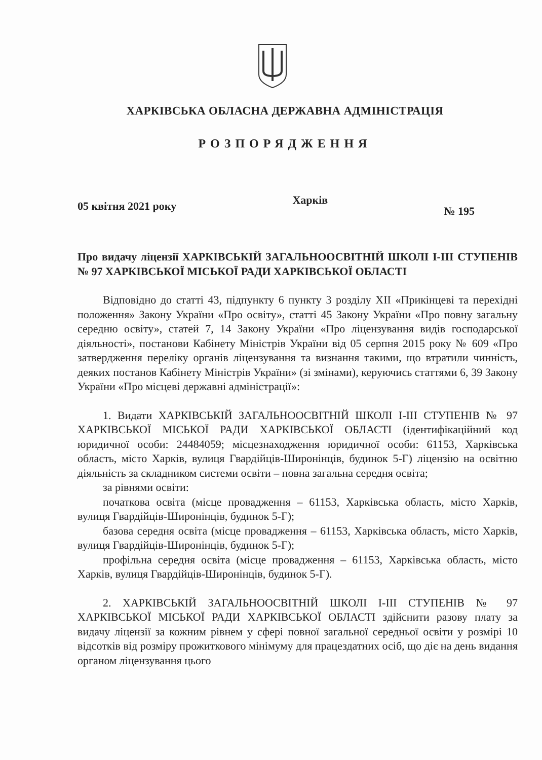ХАРКІВСЬКА ОБЛАСНА ДЕРЖАВНА АДМІНІСТРАЦІЯ
РОЗПОРЯДЖЕННЯ
05 квітня 2021 року Харків № 195
Про видачу ліцензії ХАРКІВСЬКІЙ ЗАГАЛЬНООСВІТНІЙ ШКОЛІ І-ІІІ СТУПЕНІВ № 97 ХАРКІВСЬКОЇ МІСЬКОЇ РАДИ ХАРКІВСЬКОЇ ОБЛАСТІ
Відповідно до статті 43, підпункту 6 пункту 3 розділу XII «Прикінцеві та перехідні положення» Закону України «Про освіту», статті 45 Закону України «Про повну загальну середню освіту», статей 7, 14 Закону України «Про ліцензування видів господарської діяльності», постанови Кабінету Міністрів України від 05 серпня 2015 року № 609 «Про затвердження переліку органів ліцензування та визнання такими, що втратили чинність, деяких постанов Кабінету Міністрів України» (зі змінами), керуючись статтями 6, 39 Закону України «Про місцеві державні адміністрації»:
1. Видати ХАРКІВСЬКІЙ ЗАГАЛЬНООСВІТНІЙ ШКОЛІ І-ІІІ СТУПЕНІВ № 97 ХАРКІВСЬКОЇ МІСЬКОЇ РАДИ ХАРКІВСЬКОЇ ОБЛАСТІ (ідентифікаційний код юридичної особи: 24484059; місцезнаходження юридичної особи: 61153, Харківська область, місто Харків, вулиця Гвардійців-Широнінців, будинок 5-Г) ліцензію на освітню діяльність за складником системи освіти – повна загальна середня освіта;
за рівнями освіти:
початкова освіта (місце провадження – 61153, Харківська область, місто Харків, вулиця Гвардійців-Широнінців, будинок 5-Г);
базова середня освіта (місце провадження – 61153, Харківська область, місто Харків, вулиця Гвардійців-Широнінців, будинок 5-Г);
профільна середня освіта (місце провадження – 61153, Харківська область, місто Харків, вулиця Гвардійців-Широнінців, будинок 5-Г).
2. ХАРКІВСЬКІЙ ЗАГАЛЬНООСВІТНІЙ ШКОЛІ І-ІІІ СТУПЕНІВ № 97 ХАРКІВСЬКОЇ МІСЬКОЇ РАДИ ХАРКІВСЬКОЇ ОБЛАСТІ здійснити разову плату за видачу ліцензії за кожним рівнем у сфері повної загальної середньої освіти у розмірі 10 відсотків від розміру прожиткового мінімуму для працездатних осіб, що діє на день видання органом ліцензування цього